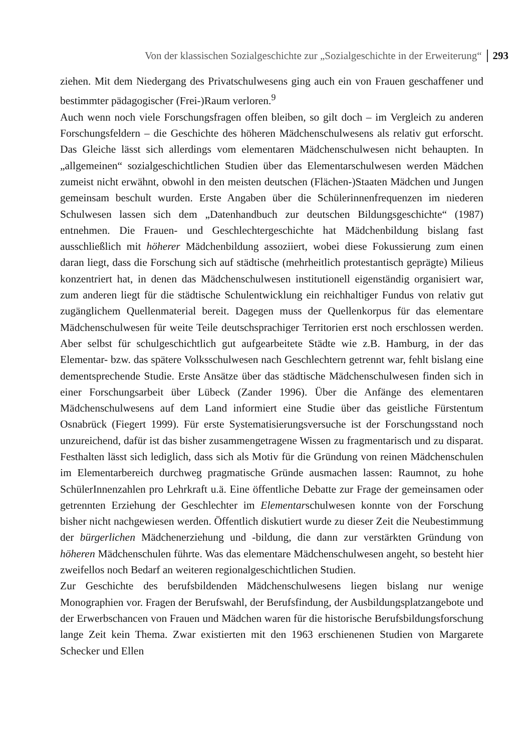Von der klassischen Sozialgeschichte zur „Sozialgeschichte in der Erweiterung“293
ziehen. Mit dem Niedergang des Privatschulwesens ging auch ein von Frauen geschaffener und bestimmter pädagogischer (Frei-)Raum verloren.<sup>9</sup>
Auch wenn noch viele Forschungsfragen offen bleiben, so gilt doch – im Vergleich zu anderen Forschungsfeldern – die Geschichte des höheren Mädchenschulwesens als relativ gut erforscht. Das Gleiche lässt sich allerdings vom elementaren Mädchenschulwesen nicht behaupten. In „allgemeinen“ sozialgeschichtlichen Studien über das Elementarschulwesen werden Mädchen zumeist nicht erwähnt, obwohl in den meisten deutschen (Flächen-)Staaten Mädchen und Jungen gemeinsam beschult wurden. Erste Angaben über die Schülerinnenfrequenzen im niederen Schulwesen lassen sich dem „Datenhandbuch zur deutschen Bildungsgeschichte“ (1987) entnehmen. Die Frauen- und Geschlechtergeschichte hat Mädchenbildung bislang fast ausschließlich mit höherer Mädchenbildung assoziiert, wobei diese Fokussierung zum einen daran liegt, dass die Forschung sich auf städtische (mehrheitlich protestantisch geprägte) Milieus konzentriert hat, in denen das Mädchenschulwesen institutionell eigenständig organisiert war, zum anderen liegt für die städtische Schulentwicklung ein reichhaltiger Fundus von relativ gut zugänglichem Quellenmaterial bereit. Dagegen muss der Quellenkorpus für das elementare Mädchenschulwesen für weite Teile deutschsprachiger Territorien erst noch erschlossen werden. Aber selbst für schulgeschichtlich gut aufgearbeitete Städte wie z.B. Hamburg, in der das Elementar- bzw. das spätere Volksschulwesen nach Geschlechtern getrennt war, fehlt bislang eine dementsprechende Studie. Erste Ansätze über das städtische Mädchenschulwesen finden sich in einer Forschungsarbeit über Lübeck (Zander 1996). Über die Anfänge des elementaren Mädchenschulwesens auf dem Land informiert eine Studie über das geistliche Fürstentum Osnabrück (Fiegert 1999). Für erste Systematisierungsversuche ist der Forschungsstand noch unzureichend, dafür ist das bisher zusammengetragene Wissen zu fragmentarisch und zu disparat. Festhalten lässt sich lediglich, dass sich als Motiv für die Gründung von reinen Mädchenschulen im Elementarbereich durchweg pragmatische Gründe ausmachen lassen: Raumnot, zu hohe SchülerInnenzahlen pro Lehrkraft u.ä. Eine öffentliche Debatte zur Frage der gemeinsamen oder getrennten Erziehung der Geschlechter im Elementarschulwesen konnte von der Forschung bisher nicht nachgewiesen werden. Öffentlich diskutiert wurde zu dieser Zeit die Neubestimmung der bürgerlichen Mädchenerziehung und -bildung, die dann zur verstärkten Gründung von höheren Mädchenschulen führte. Was das elementare Mädchenschulwesen angeht, so besteht hier zweifellos noch Bedarf an weiteren regionalgeschichtlichen Studien.
Zur Geschichte des berufsbildenden Mädchenschulwesens liegen bislang nur wenige Monographien vor. Fragen der Berufswahl, der Berufsfindung, der Ausbildungsplatzangebote und der Erwerbschancen von Frauen und Mädchen waren für die historische Berufsbildungsforschung lange Zeit kein Thema. Zwar existierten mit den 1963 erschienenen Studien von Margarete Schecker und Ellen